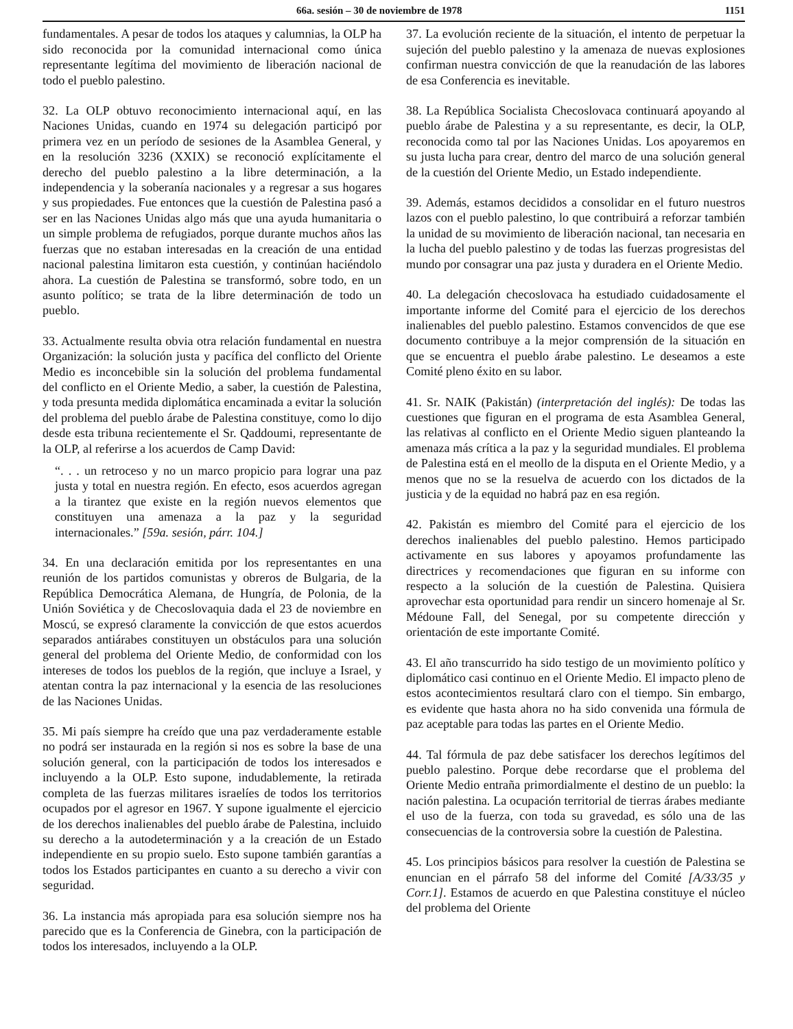66a. sesión – 30 de noviembre de 1978 1151
fundamentales. A pesar de todos los ataques y calumnias, la OLP ha sido reconocida por la comunidad internacional como única representante legítima del movimiento de liberación nacional de todo el pueblo palestino.
32. La OLP obtuvo reconocimiento internacional aquí, en las Naciones Unidas, cuando en 1974 su delegación participó por primera vez en un período de sesiones de la Asamblea General, y en la resolución 3236 (XXIX) se reconoció explícitamente el derecho del pueblo palestino a la libre determinación, a la independencia y la soberanía nacionales y a regresar a sus hogares y sus propiedades. Fue entonces que la cuestión de Palestina pasó a ser en las Naciones Unidas algo más que una ayuda humanitaria o un simple problema de refugiados, porque durante muchos años las fuerzas que no estaban interesadas en la creación de una entidad nacional palestina limitaron esta cuestión, y continúan haciéndolo ahora. La cuestión de Palestina se transformó, sobre todo, en un asunto político; se trata de la libre determinación de todo un pueblo.
33. Actualmente resulta obvia otra relación fundamental en nuestra Organización: la solución justa y pacífica del conflicto del Oriente Medio es inconcebible sin la solución del problema fundamental del conflicto en el Oriente Medio, a saber, la cuestión de Palestina, y toda presunta medida diplomática encaminada a evitar la solución del problema del pueblo árabe de Palestina constituye, como lo dijo desde esta tribuna recientemente el Sr. Qaddoumi, representante de la OLP, al referirse a los acuerdos de Camp David:
“. . . un retroceso y no un marco propicio para lograr una paz justa y total en nuestra región. En efecto, esos acuerdos agregan a la tirantez que existe en la región nuevos elementos que constituyen una amenaza a la paz y la seguridad internacionales.” [59a. sesión, párr. 104.]
34. En una declaración emitida por los representantes en una reunión de los partidos comunistas y obreros de Bulgaria, de la República Democrática Alemana, de Hungría, de Polonia, de la Unión Soviética y de Checoslovaquia dada el 23 de noviembre en Moscú, se expresó claramente la convicción de que estos acuerdos separados antiárabes constituyen un obstáculos para una solución general del problema del Oriente Medio, de conformidad con los intereses de todos los pueblos de la región, que incluye a Israel, y atentan contra la paz internacional y la esencia de las resoluciones de las Naciones Unidas.
35. Mi país siempre ha creído que una paz verdaderamente estable no podrá ser instaurada en la región si nos es sobre la base de una solución general, con la participación de todos los interesados e incluyendo a la OLP. Esto supone, indudablemente, la retirada completa de las fuerzas militares israelíes de todos los territorios ocupados por el agresor en 1967. Y supone igualmente el ejercicio de los derechos inalienables del pueblo árabe de Palestina, incluido su derecho a la autodeterminación y a la creación de un Estado independiente en su propio suelo. Esto supone también garantías a todos los Estados participantes en cuanto a su derecho a vivir con seguridad.
36. La instancia más apropiada para esa solución siempre nos ha parecido que es la Conferencia de Ginebra, con la participación de todos los interesados, incluyendo a la OLP.
37. La evolución reciente de la situación, el intento de perpetuar la sujeción del pueblo palestino y la amenaza de nuevas explosiones confirman nuestra convicción de que la reanudación de las labores de esa Conferencia es inevitable.
38. La República Socialista Checoslovaca continuará apoyando al pueblo árabe de Palestina y a su representante, es decir, la OLP, reconocida como tal por las Naciones Unidas. Los apoyaremos en su justa lucha para crear, dentro del marco de una solución general de la cuestión del Oriente Medio, un Estado independiente.
39. Además, estamos decididos a consolidar en el futuro nuestros lazos con el pueblo palestino, lo que contribuirá a reforzar también la unidad de su movimiento de liberación nacional, tan necesaria en la lucha del pueblo palestino y de todas las fuerzas progresistas del mundo por consagrar una paz justa y duradera en el Oriente Medio.
40. La delegación checoslovaca ha estudiado cuidadosamente el importante informe del Comité para el ejercicio de los derechos inalienables del pueblo palestino. Estamos convencidos de que ese documento contribuye a la mejor comprensión de la situación en que se encuentra el pueblo árabe palestino. Le deseamos a este Comité pleno éxito en su labor.
41. Sr. NAIK (Pakistán) (interpretación del inglés): De todas las cuestiones que figuran en el programa de esta Asamblea General, las relativas al conflicto en el Oriente Medio siguen planteando la amenaza más crítica a la paz y la seguridad mundiales. El problema de Palestina está en el meollo de la disputa en el Oriente Medio, y a menos que no se la resuelva de acuerdo con los dictados de la justicia y de la equidad no habrá paz en esa región.
42. Pakistán es miembro del Comité para el ejercicio de los derechos inalienables del pueblo palestino. Hemos participado activamente en sus labores y apoyamos profundamente las directrices y recomendaciones que figuran en su informe con respecto a la solución de la cuestión de Palestina. Quisiera aprovechar esta oportunidad para rendir un sincero homenaje al Sr. Médoune Fall, del Senegal, por su competente dirección y orientación de este importante Comité.
43. El año transcurrido ha sido testigo de un movimiento político y diplomático casi continuo en el Oriente Medio. El impacto pleno de estos acontecimientos resultará claro con el tiempo. Sin embargo, es evidente que hasta ahora no ha sido convenida una fórmula de paz aceptable para todas las partes en el Oriente Medio.
44. Tal fórmula de paz debe satisfacer los derechos legítimos del pueblo palestino. Porque debe recordarse que el problema del Oriente Medio entraña primordialmente el destino de un pueblo: la nación palestina. La ocupación territorial de tierras árabes mediante el uso de la fuerza, con toda su gravedad, es sólo una de las consecuencias de la controversia sobre la cuestión de Palestina.
45. Los principios básicos para resolver la cuestión de Palestina se enuncian en el párrafo 58 del informe del Comité [A/33/35 y Corr.1]. Estamos de acuerdo en que Palestina constituye el núcleo del problema del Oriente